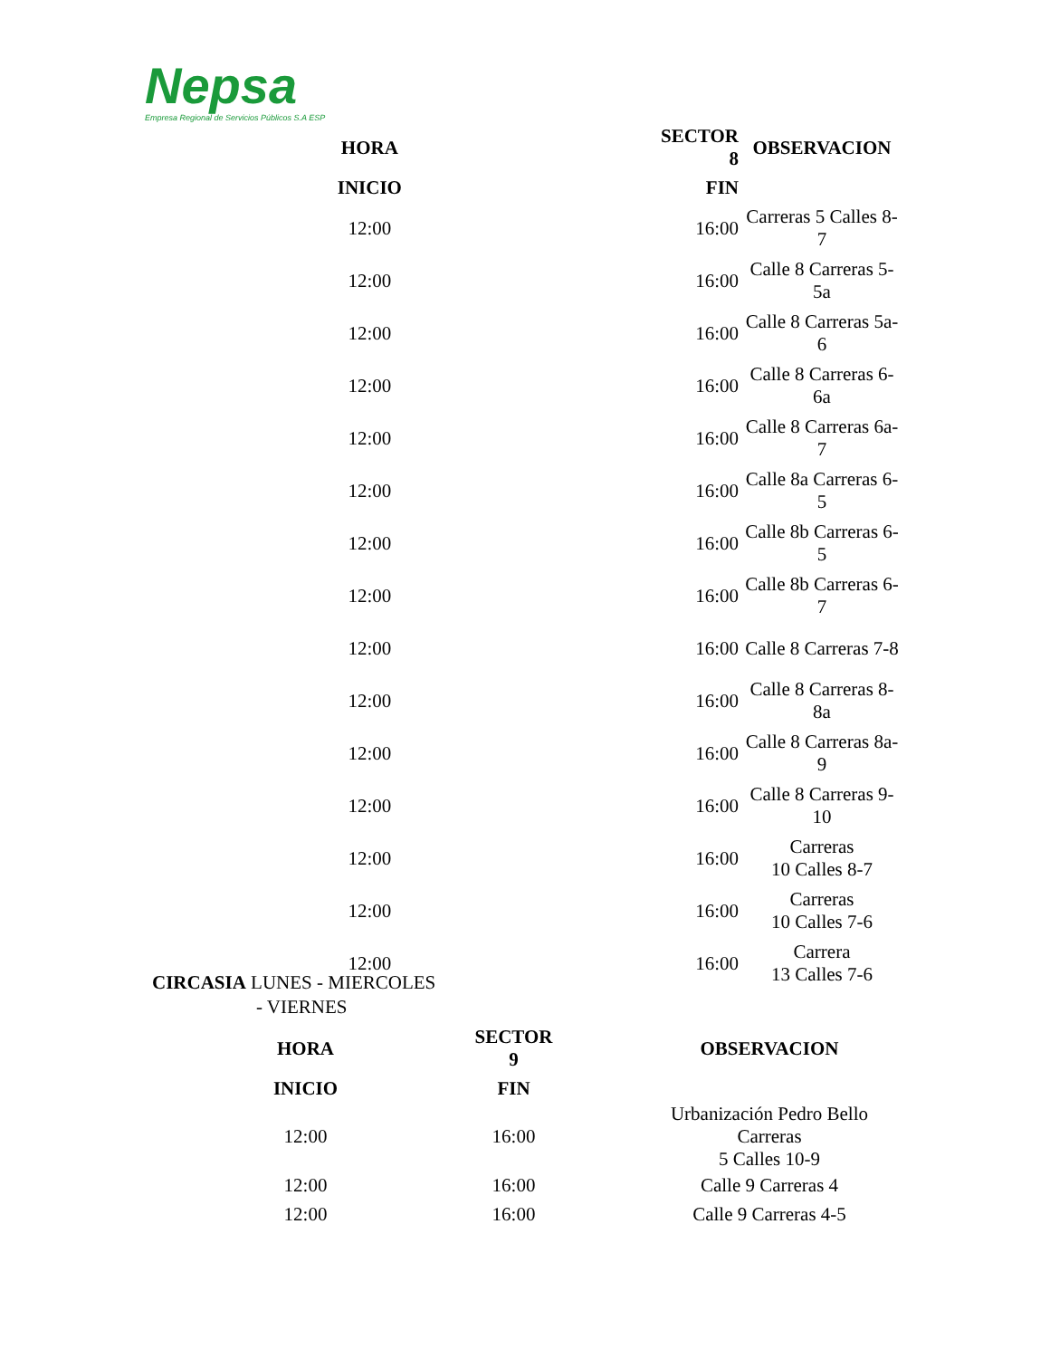Nepsa
Empresa Regional de Servicios Públicos S.A ESP
| HORA | SECTOR 8 | OBSERVACION |
| --- | --- | --- |
| INICIO | FIN | |
| 12:00 | 16:00 | Carreras 5 Calles 8- 7 |
| 12:00 | 16:00 | Calle 8 Carreras 5- 5a |
| 12:00 | 16:00 | Calle 8 Carreras 5a- 6 |
| 12:00 | 16:00 | Calle 8 Carreras 6- 6a |
| 12:00 | 16:00 | Calle 8 Carreras 6a- 7 |
| 12:00 | 16:00 | Calle 8a Carreras 6- 5 |
| 12:00 | 16:00 | Calle 8b Carreras 6- 5 |
| 12:00 | 16:00 | Calle 8b Carreras 6- 7 |
| 12:00 | 16:00 | Calle 8 Carreras 7-8 |
| 12:00 | 16:00 | Calle 8 Carreras 8- 8a |
| 12:00 | 16:00 | Calle 8 Carreras 8a- 9 |
| 12:00 | 16:00 | Calle 8 Carreras 9- 10 |
| 12:00 | 16:00 | Carreras 10 Calles 8-7 |
| 12:00 | 16:00 | Carreras 10 Calles 7-6 |
| 12:00 | 16:00 | Carrera 13 Calles 7-6 |
CIRCASIA LUNES - MIERCOLES
- VIERNES
| HORA | SECTOR 9 | OBSERVACION |
| --- | --- | --- |
| INICIO | FIN | |
| 12:00 | 16:00 | Urbanización Pedro Bello Carreras 5 Calles 10-9 |
| 12:00 | 16:00 | Calle 9 Carreras 4 |
| 12:00 | 16:00 | Calle 9 Carreras 4-5 |